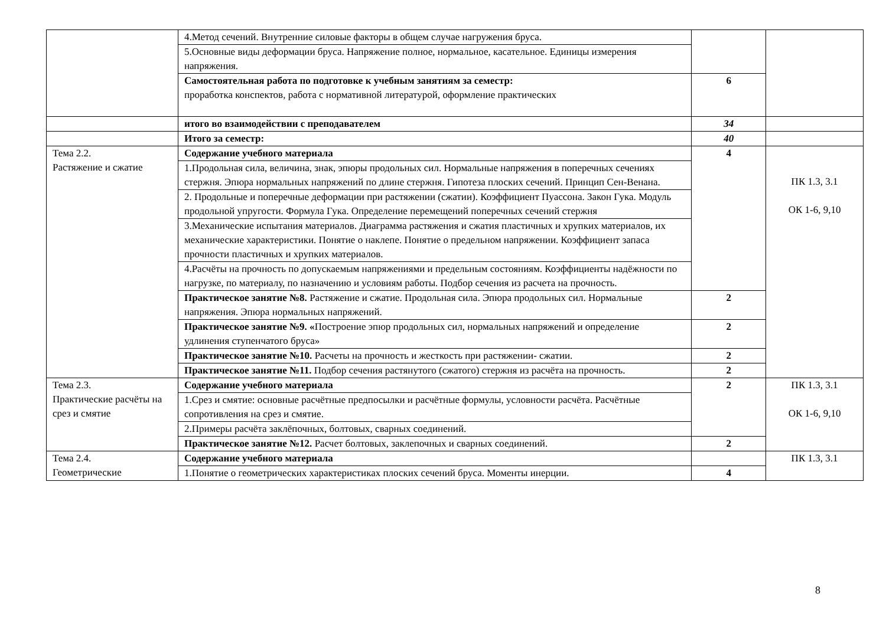| | 4.Метод сечений. Внутренние силовые факторы в общем случае нагружения бруса. | | |
| | 5.Основные виды деформации бруса. Напряжение полное, нормальное, касательное. Единицы измерения напряжения. | | |
| | Самостоятельная работа по подготовке к учебным занятиям за семестр: проработка конспектов, работа с нормативной литературой, оформление практических | 6 | |
| | итого во взаимодействии с преподавателем | 34 | |
| | Итого за семестр: | 40 | |
| Тема 2.2. Растяжение и сжатие | Содержание учебного материала | 4 | ПК 1.3, 3.1 ОК 1-6, 9,10 |
| | 1.Продольная сила, величина, знак, эпюры продольных сил. Нормальные напряжения в поперечных сечениях стержня. Эпюра нормальных напряжений по длине стержня. Гипотеза плоских сечений. Принцип Сен-Венана. | | |
| | 2. Продольные и поперечные деформации при растяжении (сжатии). Коэффициент Пуассона. Закон Гука. Модуль продольной упругости. Формула Гука. Определение перемещений поперечных сечений стержня | | |
| | 3.Механические испытания материалов. Диаграмма растяжения и сжатия пластичных и хрупких материалов, их механические характеристики. Понятие о наклепе. Понятие о предельном напряжении. Коэффициент запаса прочности пластичных и хрупких материалов. | | |
| | 4.Расчёты на прочность по допускаемым напряжениями и предельным состояниям. Коэффициенты надёжности по нагрузке, по материалу, по назначению и условиям работы. Подбор сечения из расчета на прочность. | | |
| | Практическое занятие №8. Растяжение и сжатие. Продольная сила. Эпюра продольных сил. Нормальные напряжения. Эпюра нормальных напряжений. | 2 | |
| | Практическое занятие №9. « Построение эпюр продольных сил, нормальных напряжений и определение удлинения ступенчатого бруса» | 2 | |
| | Практическое занятие №10. Расчеты на прочность и жесткость при растяжении- сжатии. | 2 | |
| | Практическое занятие №11. Подбор сечения растянутого (сжатого) стержня из расчёта на прочность. | 2 | |
| Тема 2.3. Практические расчёты на срез и смятие | Содержание учебного материала | 2 | ПК 1.3, 3.1 ОК 1-6, 9,10 |
| | 1.Срез и смятие: основные расчётные предпосылки и расчётные формулы, условности расчёта. Расчётные сопротивления на срез и смятие. | | |
| | 2.Примеры расчёта заклёпочных, болтовых, сварных соединений. | | |
| | Практическое занятие №12. Расчет болтовых, заклепочных и сварных соединений. | 2 | |
| Тема 2.4. Геометрические | Содержание учебного материала | | ПК 1.3, 3.1 |
| | 1.Понятие о геометрических характеристиках плоских сечений бруса. Моменты инерции. | 4 | |
8